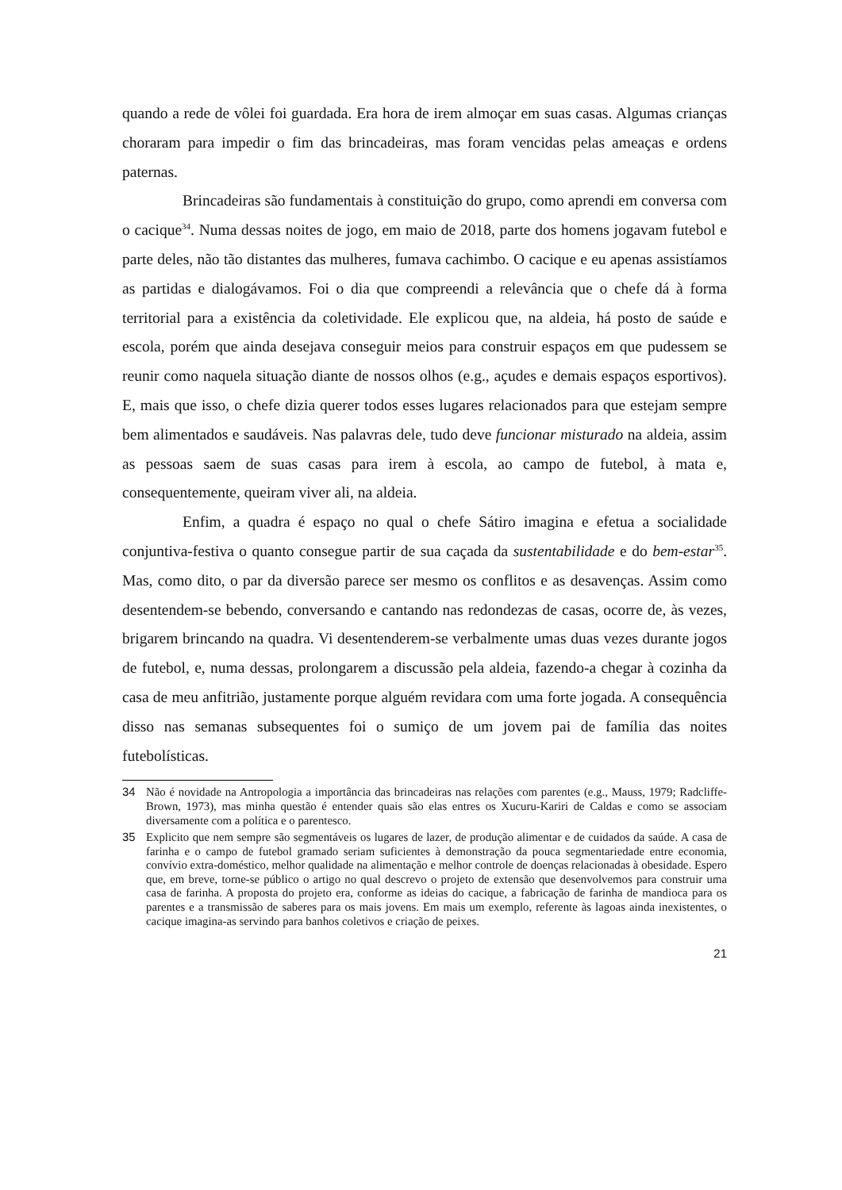quando a rede de vôlei foi guardada. Era hora de irem almoçar em suas casas. Algumas crianças choraram para impedir o fim das brincadeiras, mas foram vencidas pelas ameaças e ordens paternas.
Brincadeiras são fundamentais à constituição do grupo, como aprendi em conversa com o cacique<sup>34</sup>. Numa dessas noites de jogo, em maio de 2018, parte dos homens jogavam futebol e parte deles, não tão distantes das mulheres, fumava cachimbo. O cacique e eu apenas assistíamos as partidas e dialogávamos. Foi o dia que compreendi a relevância que o chefe dá à forma territorial para a existência da coletividade. Ele explicou que, na aldeia, há posto de saúde e escola, porém que ainda desejava conseguir meios para construir espaços em que pudessem se reunir como naquela situação diante de nossos olhos (e.g., açudes e demais espaços esportivos). E, mais que isso, o chefe dizia querer todos esses lugares relacionados para que estejam sempre bem alimentados e saudáveis. Nas palavras dele, tudo deve funcionar misturado na aldeia, assim as pessoas saem de suas casas para irem à escola, ao campo de futebol, à mata e, consequentemente, queiram viver ali, na aldeia.
Enfim, a quadra é espaço no qual o chefe Sátiro imagina e efetua a socialidade conjuntiva-festiva o quanto consegue partir de sua caçada da sustentabilidade e do bem-estar<sup>35</sup>. Mas, como dito, o par da diversão parece ser mesmo os conflitos e as desavenças. Assim como desentendem-se bebendo, conversando e cantando nas redondezas de casas, ocorre de, às vezes, brigarem brincando na quadra. Vi desentenderem-se verbalmente umas duas vezes durante jogos de futebol, e, numa dessas, prolongarem a discussão pela aldeia, fazendo-a chegar à cozinha da casa de meu anfitrião, justamente porque alguém revidara com uma forte jogada. A consequência disso nas semanas subsequentes foi o sumiço de um jovem pai de família das noites futebolísticas.
34 Não é novidade na Antropologia a importância das brincadeiras nas relações com parentes (e.g., Mauss, 1979; Radcliffe-Brown, 1973), mas minha questão é entender quais são elas entres os Xucuru-Kariri de Caldas e como se associam diversamente com a política e o parentesco.
35 Explicito que nem sempre são segmentáveis os lugares de lazer, de produção alimentar e de cuidados da saúde. A casa de farinha e o campo de futebol gramado seriam suficientes à demonstração da pouca segmentariedade entre economia, convívio extra-doméstico, melhor qualidade na alimentação e melhor controle de doenças relacionadas à obesidade. Espero que, em breve, torne-se público o artigo no qual descrevo o projeto de extensão que desenvolvemos para construir uma casa de farinha. A proposta do projeto era, conforme as ideias do cacique, a fabricação de farinha de mandioca para os parentes e a transmissão de saberes para os mais jovens. Em mais um exemplo, referente às lagoas ainda inexistentes, o cacique imagina-as servindo para banhos coletivos e criação de peixes.
21